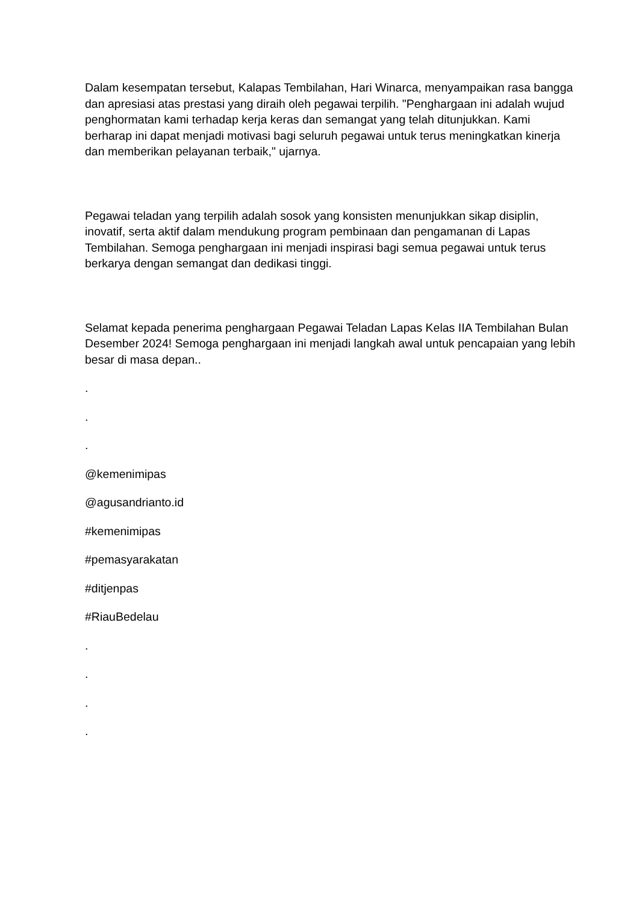Dalam kesempatan tersebut, Kalapas Tembilahan, Hari Winarca, menyampaikan rasa bangga dan apresiasi atas prestasi yang diraih oleh pegawai terpilih. "Penghargaan ini adalah wujud penghormatan kami terhadap kerja keras dan semangat yang telah ditunjukkan. Kami berharap ini dapat menjadi motivasi bagi seluruh pegawai untuk terus meningkatkan kinerja dan memberikan pelayanan terbaik," ujarnya.
Pegawai teladan yang terpilih adalah sosok yang konsisten menunjukkan sikap disiplin, inovatif, serta aktif dalam mendukung program pembinaan dan pengamanan di Lapas Tembilahan. Semoga penghargaan ini menjadi inspirasi bagi semua pegawai untuk terus berkarya dengan semangat dan dedikasi tinggi.
Selamat kepada penerima penghargaan Pegawai Teladan Lapas Kelas IIA Tembilahan Bulan Desember 2024! Semoga penghargaan ini menjadi langkah awal untuk pencapaian yang lebih besar di masa depan..
.
.
.
@kemenimipas
@agusandrianto.id
#kemenimipas
#pemasyarakatan
#ditjenpas
#RiauBedelau
.
.
.
.